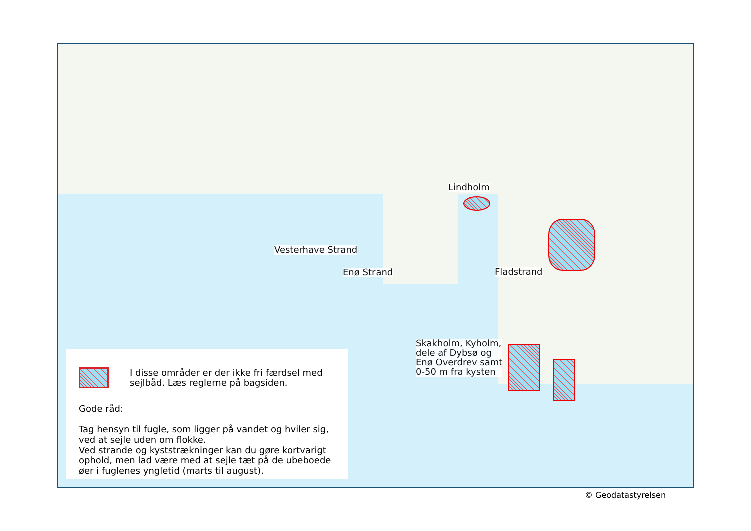Lindholm
Vesterhave Strand
Enø Strand Fladstrand
Skakholm, Kyholm,
dele af Dybsø og
Enø Overdrev samt
0-50 m fra kysten
I disse områder er der ikke fri færdsel med
sejlbåd. Læs reglerne på bagsiden.
Gode råd:
Tag hensyn til fugle, som ligger på vandet og hviler sig,
ved at sejle uden om flokke.
Ved strande og kyststrækninger kan du gøre kortvarigt
ophold, men lad være med at sejle tæt på de ubeboede
øer i fuglenes yngletid (marts til august).
© Geodatastyrelsen